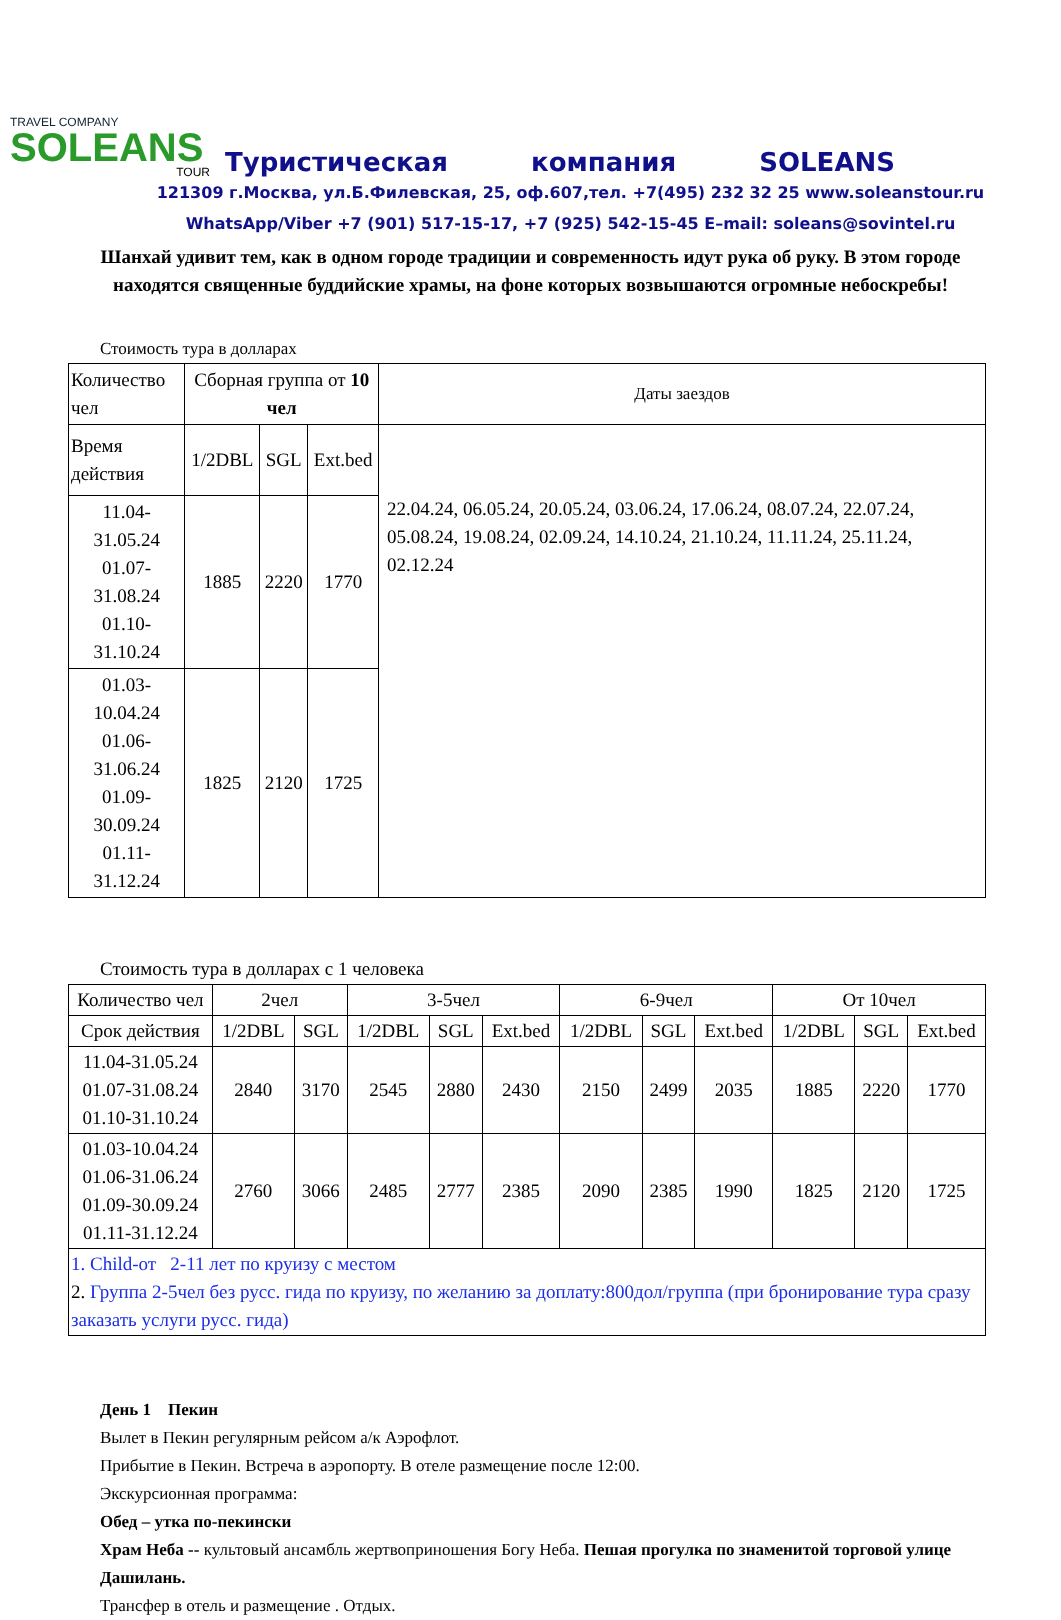TRAVEL COMPANY
SOLEANS
TOUR
Туристическая компания SOLEANS
121309 г.Москва, ул.Б.Филевская, 25, оф.607,тел. +7(495) 232 32 25 www.soleanstour.ru
WhatsApp/Viber +7 (901) 517-15-17, +7 (925) 542-15-45 E–mail: soleans@sovintel.ru
Шанхай удивит тем, как в одном городе традиции и современность идут рука об руку. В этом городе находятся священные буддийские храмы, на фоне которых возвышаются огромные небоскребы!
Стоимость тура в долларах
| Количество чел | Сборная группа от 10 чел | | | Даты заездов |
| --- | --- | --- | --- | --- |
| Время действия | 1/2DBL | SGL | Ext.bed | 22.04.24, 06.05.24, 20.05.24, 03.06.24, 17.06.24, 08.07.24, 22.07.24, 05.08.24, 19.08.24, 02.09.24, 14.10.24, 21.10.24, 11.11.24, 25.11.24, 02.12.24 |
| 11.04-31.05.24 01.07-31.08.24 01.10-31.10.24 | 1885 | 2220 | 1770 | |
| 01.03-10.04.24 01.06-31.06.24 01.09-30.09.24 01.11-31.12.24 | 1825 | 2120 | 1725 | |
Стоимость тура в долларах с 1 человека
| Количество чел | 2чел | | 3-5чел | | | 6-9чел | | | От 10чел | | |
| --- | --- | --- | --- | --- | --- | --- | --- | --- | --- | --- | --- |
| Срок действия | 1/2DBL | SGL | 1/2DBL | SGL | Ext.bed | 1/2DBL | SGL | Ext.bed | 1/2DBL | SGL | Ext.bed |
| 11.04-31.05.24 01.07-31.08.24 01.10-31.10.24 | 2840 | 3170 | 2545 | 2880 | 2430 | 2150 | 2499 | 2035 | 1885 | 2220 | 1770 |
| 01.03-10.04.24 01.06-31.06.24 01.09-30.09.24 01.11-31.12.24 | 2760 | 3066 | 2485 | 2777 | 2385 | 2090 | 2385 | 1990 | 1825 | 2120 | 1725 |
| 1. Child-от 2-11 лет по круизу с местом 2. Группа 2-5чел без русс. гида по круизу, по желанию за доплату:800дол/группа (при бронирование тура сразу заказать услуги русс. гида) | | | | | | | | | | | |
День 1 Пекин
Вылет в Пекин регулярным рейсом а/к Аэрофлот.
Прибытие в Пекин. Встреча в аэропорту. В отеле размещение после 12:00.
Экскурсионная программа:
Обед – утка по-пекински
Храм Неба -- культовый ансамбль жертвоприношения Богу Неба. Пешая прогулка по знаменитой торговой улице Дашилань.
Трансфер в отель и размещение . Отдых.